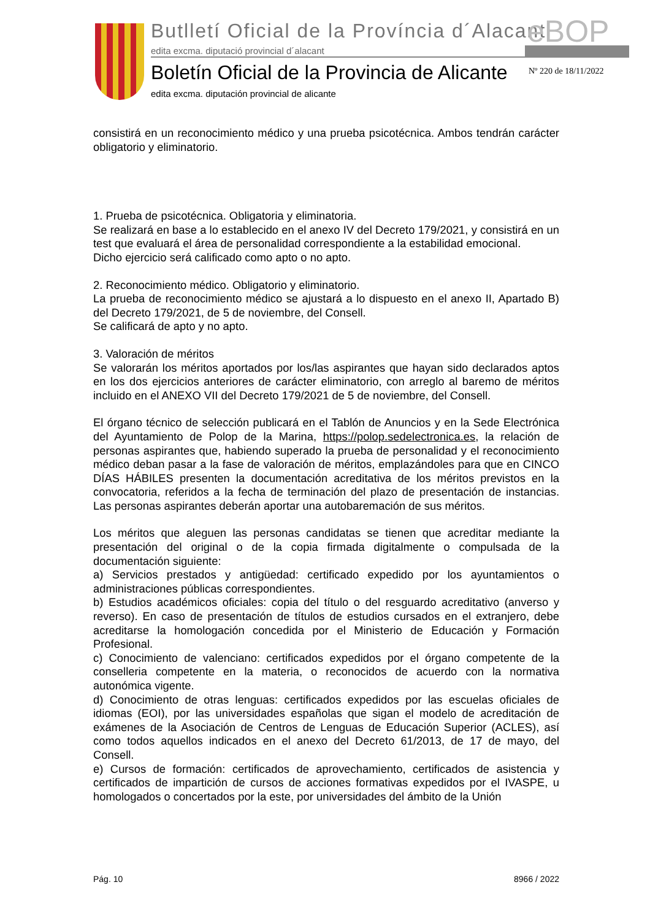Butlletí Oficial de la Província d´Alacant
eBOP
edita excma. diputació provincial d´alacant
Boletín Oficial de la Provincia de Alicante
Nº 220 de 18/11/2022
edita excma. diputación provincial de alicante
consistirá en un reconocimiento médico y una prueba psicotécnica. Ambos tendrán carácter obligatorio y eliminatorio.
1. Prueba de psicotécnica. Obligatoria y eliminatoria.
Se realizará en base a lo establecido en el anexo IV del Decreto 179/2021, y consistirá en un test que evaluará el área de personalidad correspondiente a la estabilidad emocional.
Dicho ejercicio será calificado como apto o no apto.
2. Reconocimiento médico. Obligatorio y eliminatorio.
La prueba de reconocimiento médico se ajustará a lo dispuesto en el anexo II, Apartado B) del Decreto 179/2021, de 5 de noviembre, del Consell.
Se calificará de apto y no apto.
3. Valoración de méritos
Se valorarán los méritos aportados por los/las aspirantes que hayan sido declarados aptos en los dos ejercicios anteriores de carácter eliminatorio, con arreglo al baremo de méritos incluido en el ANEXO VII del Decreto 179/2021 de 5 de noviembre, del Consell.
El órgano técnico de selección publicará en el Tablón de Anuncios y en la Sede Electrónica del Ayuntamiento de Polop de la Marina, https://polop.sedelectronica.es, la relación de personas aspirantes que, habiendo superado la prueba de personalidad y el reconocimiento médico deban pasar a la fase de valoración de méritos, emplazándoles para que en CINCO DÍAS HÁBILES presenten la documentación acreditativa de los méritos previstos en la convocatoria, referidos a la fecha de terminación del plazo de presentación de instancias. Las personas aspirantes deberán aportar una autobaremación de sus méritos.
Los méritos que aleguen las personas candidatas se tienen que acreditar mediante la presentación del original o de la copia firmada digitalmente o compulsada de la documentación siguiente:
a) Servicios prestados y antigüedad: certificado expedido por los ayuntamientos o administraciones públicas correspondientes.
b) Estudios académicos oficiales: copia del título o del resguardo acreditativo (anverso y reverso). En caso de presentación de títulos de estudios cursados en el extranjero, debe acreditarse la homologación concedida por el Ministerio de Educación y Formación Profesional.
c) Conocimiento de valenciano: certificados expedidos por el órgano competente de la conselleria competente en la materia, o reconocidos de acuerdo con la normativa autonómica vigente.
d) Conocimiento de otras lenguas: certificados expedidos por las escuelas oficiales de idiomas (EOI), por las universidades españolas que sigan el modelo de acreditación de exámenes de la Asociación de Centros de Lenguas de Educación Superior (ACLES), así como todos aquellos indicados en el anexo del Decreto 61/2013, de 17 de mayo, del Consell.
e) Cursos de formación: certificados de aprovechamiento, certificados de asistencia y certificados de impartición de cursos de acciones formativas expedidos por el IVASPE, u homologados o concertados por la este, por universidades del ámbito de la Unión
Pág. 10 8966 / 2022